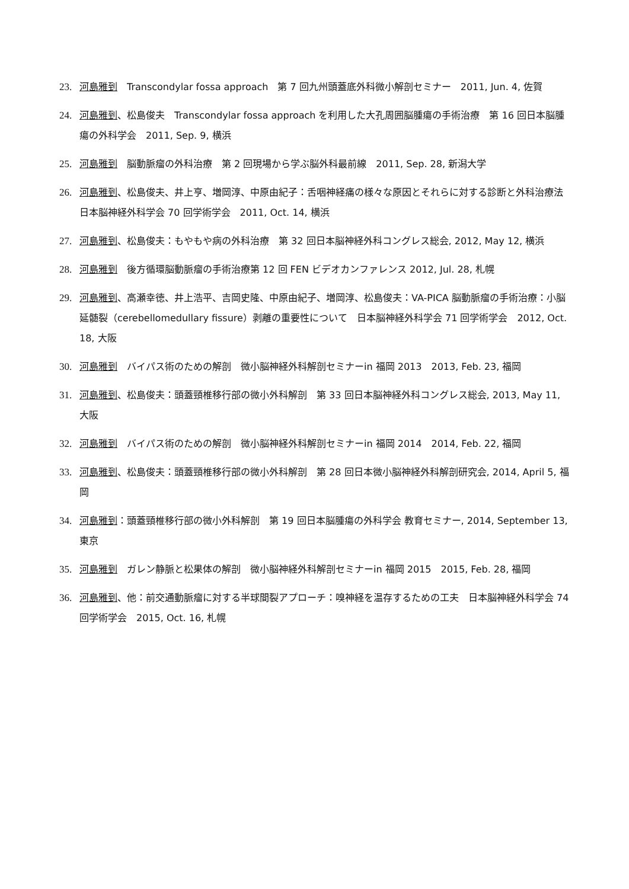23. 河島雅到　Transcondylar fossa approach　第 7 回九州頭蓋底外科微小解剖セミナー　2011, Jun. 4, 佐賀
24. 河島雅到、松島俊夫　Transcondylar fossa approach を利用した大孔周囲脳腫瘍の手術治療　第 16 回日本脳腫瘍の外科学会　2011, Sep. 9, 横浜
25. 河島雅到　脳動脈瘤の外科治療　第 2 回現場から学ぶ脳外科最前線　2011, Sep. 28, 新潟大学
26. 河島雅到、松島俊夫、井上亨、増岡淳、中原由紀子：舌咽神経痛の様々な原因とそれらに対する診断と外科治療法　日本脳神経外科学会 70 回学術学会　2011, Oct. 14, 横浜
27. 河島雅到、松島俊夫：もやもや病の外科治療　第 32 回日本脳神経外科コングレス総会, 2012, May 12, 横浜
28. 河島雅到　後方循環脳動脈瘤の手術治療第 12 回 FEN ビデオカンファレンス 2012, Jul. 28, 札幌
29. 河島雅到、高瀬幸徳、井上浩平、吉岡史隆、中原由紀子、増岡淳、松島俊夫：VA-PICA 脳動脈瘤の手術治療：小脳延髄裂（cerebellomedullary fissure）剥離の重要性について　日本脳神経外科学会 71 回学術学会　2012, Oct. 18, 大阪
30. 河島雅到　バイパス術のための解剖　微小脳神経外科解剖セミナーin 福岡 2013　2013, Feb. 23, 福岡
31. 河島雅到、松島俊夫：頭蓋頸椎移行部の微小外科解剖　第 33 回日本脳神経外科コングレス総会, 2013, May 11, 大阪
32. 河島雅到　バイパス術のための解剖　微小脳神経外科解剖セミナーin 福岡 2014　2014, Feb. 22, 福岡
33. 河島雅到、松島俊夫：頭蓋頸椎移行部の微小外科解剖　第 28 回日本微小脳神経外科解剖研究会, 2014, April 5, 福岡
34. 河島雅到：頭蓋頸椎移行部の微小外科解剖　第 19 回日本脳腫瘍の外科学会 教育セミナー, 2014, September 13, 東京
35. 河島雅到　ガレン静脈と松果体の解剖　微小脳神経外科解剖セミナーin 福岡 2015　2015, Feb. 28, 福岡
36. 河島雅到、他：前交通動脈瘤に対する半球間裂アプローチ：嗅神経を温存するための工夫　日本脳神経外科学会 74 回学術学会　2015, Oct. 16, 札幌